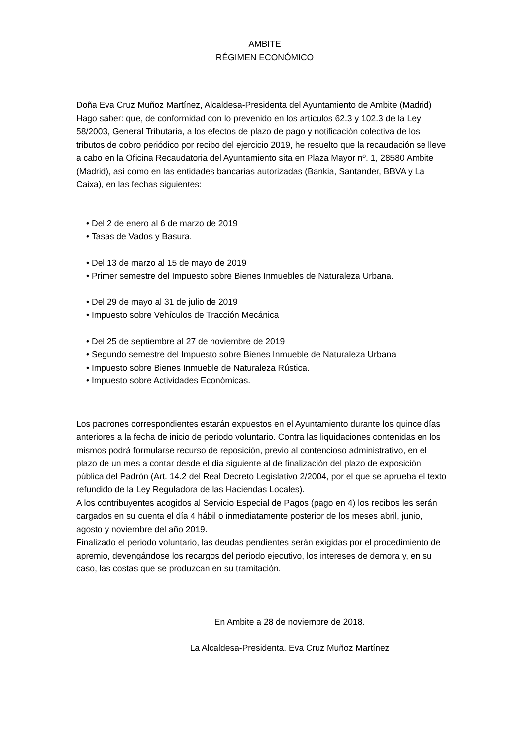AMBITE
RÉGIMEN ECONÓMICO
Doña Eva Cruz Muñoz Martínez, Alcaldesa-Presidenta del Ayuntamiento de Ambite (Madrid)
Hago saber: que, de conformidad con lo prevenido en los artículos 62.3 y 102.3 de la Ley 58/2003, General Tributaria, a los efectos de plazo de pago y notificación colectiva de los tributos de cobro periódico por recibo del ejercicio 2019, he resuelto que la recaudación se lleve a cabo en la Oficina Recaudatoria del Ayuntamiento sita en Plaza Mayor nº. 1, 28580 Ambite (Madrid), así como en las entidades bancarias autorizadas (Bankia, Santander, BBVA y La Caixa), en las fechas siguientes:
• Del 2 de enero al 6 de marzo de 2019
• Tasas de Vados y Basura.
• Del 13 de marzo al 15 de mayo de 2019
• Primer semestre del Impuesto sobre Bienes Inmuebles de Naturaleza Urbana.
• Del 29 de mayo al 31 de julio de 2019
• Impuesto sobre Vehículos de Tracción Mecánica
• Del 25 de septiembre al 27 de noviembre de 2019
• Segundo semestre del Impuesto sobre Bienes Inmueble de Naturaleza Urbana
• Impuesto sobre Bienes Inmueble de Naturaleza Rústica.
• Impuesto sobre Actividades Económicas.
Los padrones correspondientes estarán expuestos en el Ayuntamiento durante los quince días anteriores a la fecha de inicio de periodo voluntario. Contra las liquidaciones contenidas en los mismos podrá formularse recurso de reposición, previo al contencioso administrativo, en el plazo de un mes a contar desde el día siguiente al de finalización del plazo de exposición pública del Padrón (Art. 14.2 del Real Decreto Legislativo 2/2004, por el que se aprueba el texto refundido de la Ley Reguladora de las Haciendas Locales).
A los contribuyentes acogidos al Servicio Especial de Pagos (pago en 4) los recibos les serán cargados en su cuenta el día 4 hábil o inmediatamente posterior de los meses abril, junio, agosto y noviembre del año 2019.
Finalizado el periodo voluntario, las deudas pendientes serán exigidas por el procedimiento de apremio, devengándose los recargos del periodo ejecutivo, los intereses de demora y, en su caso, las costas que se produzcan en su tramitación.
En Ambite a 28 de noviembre de 2018.
La Alcaldesa-Presidenta. Eva Cruz Muñoz Martínez